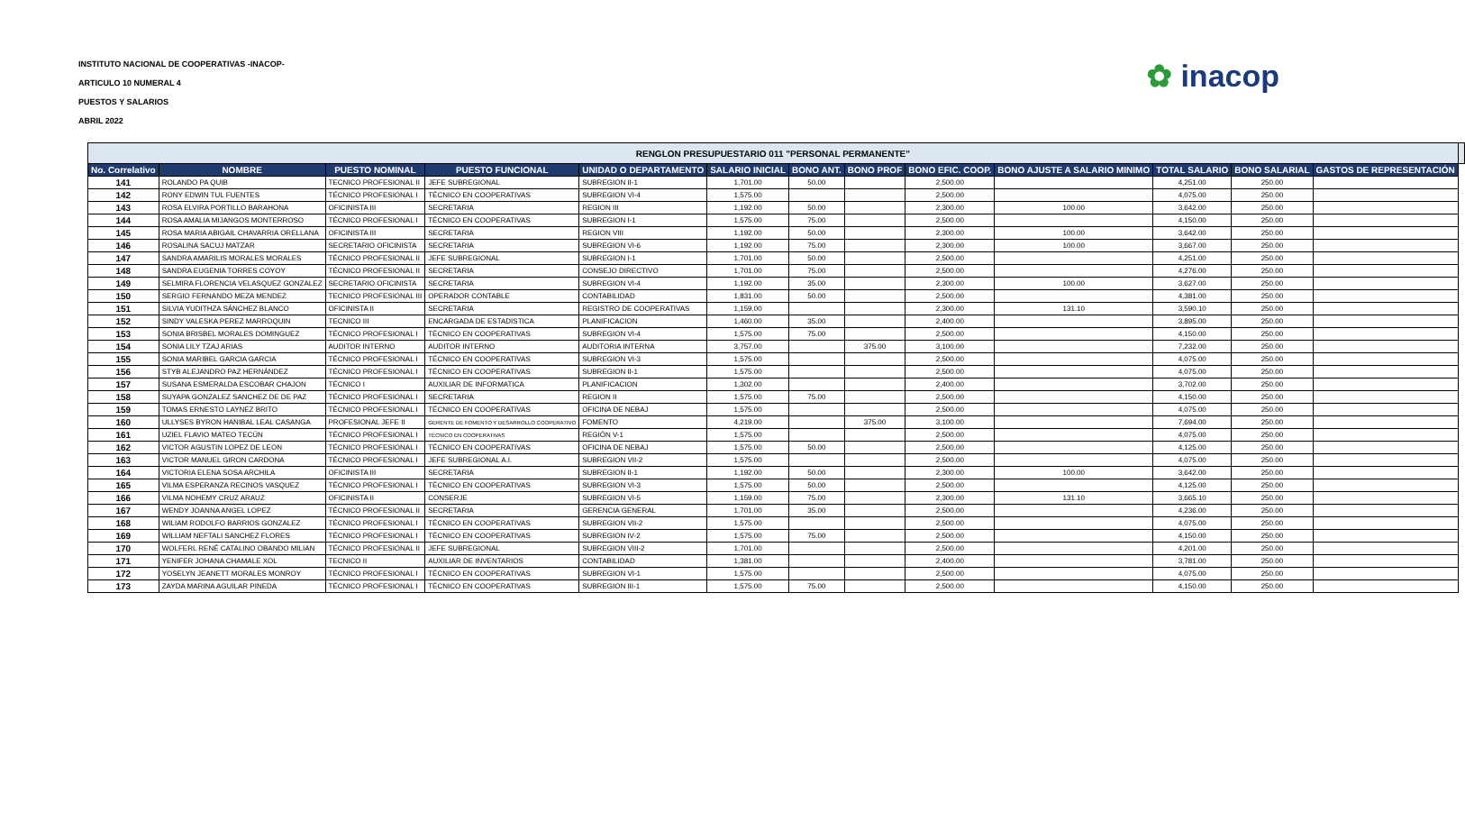INSTITUTO NACIONAL DE COOPERATIVAS -INACOP-
ARTICULO 10 NUMERAL 4
PUESTOS Y SALARIOS
ABRIL 2022
✿ inacop
| RENGLON PRESUPUESTARIO 011 "PERSONAL PERMANENTE" | | | | | | | | | | | | | |
| No. Correlativo | NOMBRE | PUESTO NOMINAL | PUESTO FUNCIONAL | UNIDAD O DEPARTAMENTO | SALARIO INICIAL | BONO ANT. | BONO PROF | BONO EFIC. COOP. | BONO AJUSTE A SALARIO MINIMO | TOTAL SALARIO | BONO SALARIAL | GASTOS DE REPRESENTACIÓN | |
| 141 | ROLANDO PA QUIB | TECNICO PROFESIONAL II | JEFE SUBREGIONAL | SUBREGION II-1 | 1,701.00 | 50.00 | | 2,500.00 | | 4,251.00 | 250.00 | | |
| 142 | RONY EDWIN TUL FUENTES | TÉCNICO PROFESIONAL I | TÉCNICO EN COOPERATIVAS | SUBREGION VI-4 | 1,575.00 | | | 2,500.00 | | 4,075.00 | 250.00 | | |
| 143 | ROSA ELVIRA PORTILLO BARAHONA | OFICINISTA III | SECRETARIA | REGION III | 1,192.00 | 50.00 | | 2,300.00 | 100.00 | 3,642.00 | 250.00 | | |
| 144 | ROSA AMALIA MIJANGOS MONTERROSO | TÉCNICO PROFESIONAL I | TÉCNICO EN COOPERATIVAS | SUBREGION I-1 | 1,575.00 | 75.00 | | 2,500.00 | | 4,150.00 | 250.00 | | |
| 145 | ROSA MARIA ABIGAIL CHAVARRIA ORELLANA | OFICINISTA III | SECRETARIA | REGION VIII | 1,192.00 | 50.00 | | 2,300.00 | 100.00 | 3,642.00 | 250.00 | | |
| 146 | ROSALINA SACUJ MATZAR | SECRETARIO OFICINISTA | SECRETARIA | SUBREGION VI-6 | 1,192.00 | 75.00 | | 2,300.00 | 100.00 | 3,667.00 | 250.00 | | |
| 147 | SANDRA AMARILIS MORALES MORALES | TÉCNICO PROFESIONAL II | JEFE SUBREGIONAL | SUBREGION I-1 | 1,701.00 | 50.00 | | 2,500.00 | | 4,251.00 | 250.00 | | |
| 148 | SANDRA EUGENIA TORRES COYOY | TÉCNICO PROFESIONAL II | SECRETARIA | CONSEJO DIRECTIVO | 1,701.00 | 75.00 | | 2,500.00 | | 4,276.00 | 250.00 | | |
| 149 | SELMIRA FLORENCIA VELASQUEZ GONZALEZ | SECRETARIO OFICINISTA | SECRETARIA | SUBREGION VI-4 | 1,192.00 | 35.00 | | 2,300.00 | 100.00 | 3,627.00 | 250.00 | | |
| 150 | SERGIO FERNANDO MEZA MENDEZ | TECNICO PROFESIONAL III | OPERADOR CONTABLE | CONTABILIDAD | 1,831.00 | 50.00 | | 2,500.00 | | 4,381.00 | 250.00 | | |
| 151 | SILVIA YUDITHZA SÁNCHEZ BLANCO | OFICINISTA II | SECRETARIA | REGISTRO DE COOPERATIVAS | 1,159.00 | | | 2,300.00 | 131.10 | 3,590.10 | 250.00 | | |
| 152 | SINDY VALESKA PEREZ MARROQUIN | TECNICO III | ENCARGADA DE ESTADISTICA | PLANIFICACION | 1,460.00 | 35.00 | | 2,400.00 | | 3,895.00 | 250.00 | | |
| 153 | SONIA BRISBEL MORALES DOMINGUEZ | TÉCNICO PROFESIONAL I | TÉCNICO EN COOPERATIVAS | SUBREGION VI-4 | 1,575.00 | 75.00 | | 2,500.00 | | 4,150.00 | 250.00 | | |
| 154 | SONIA LILY TZAJ ARIAS | AUDITOR INTERNO | AUDITOR INTERNO | AUDITORIA INTERNA | 3,757.00 | | 375.00 | 3,100.00 | | 7,232.00 | 250.00 | | |
| 155 | SONIA MARIBEL GARCIA GARCIA | TÉCNICO PROFESIONAL I | TÉCNICO EN COOPERATIVAS | SUBREGION VI-3 | 1,575.00 | | | 2,500.00 | | 4,075.00 | 250.00 | | |
| 156 | STYB ALEJANDRO PAZ HERNÁNDEZ | TÉCNICO PROFESIONAL I | TÉCNICO EN COOPERATIVAS | SUBREGION II-1 | 1,575.00 | | | 2,500.00 | | 4,075.00 | 250.00 | | |
| 157 | SUSANA ESMERALDA ESCOBAR CHAJON | TÉCNICO I | AUXILIAR DE INFORMATICA | PLANIFICACION | 1,302.00 | | | 2,400.00 | | 3,702.00 | 250.00 | | |
| 158 | SUYAPA GONZALEZ SANCHEZ DE DE PAZ | TÉCNICO PROFESIONAL I | SECRETARIA | REGION II | 1,575.00 | 75.00 | | 2,500.00 | | 4,150.00 | 250.00 | | |
| 159 | TOMAS ERNESTO LAYNEZ BRITO | TÉCNICO PROFESIONAL I | TÉCNICO EN COOPERATIVAS | OFICINA DE NEBAJ | 1,575.00 | | | 2,500.00 | | 4,075.00 | 250.00 | | |
| 160 | ULLYSES BYRON HANIBAL LEAL CASANGA | PROFESIONAL JEFE II | GERENTE DE FOMENTO Y DESARROLLO COOPERATIVO | FOMENTO | 4,219.00 | | 375.00 | 3,100.00 | | 7,694.00 | 250.00 | | |
| 161 | UZIEL FLAVIO MATEO TECÚN | TÉCNICO PROFESIONAL I | TÉCNICO EN COOPERATIVAS | REGIÓN V-1 | 1,575.00 | | | 2,500.00 | | 4,075.00 | 250.00 | | |
| 162 | VICTOR AGUSTIN LOPEZ DE LEON | TÉCNICO PROFESIONAL I | TÉCNICO EN COOPERATIVAS | OFICINA DE NEBAJ | 1,575.00 | 50.00 | | 2,500.00 | | 4,125.00 | 250.00 | | |
| 163 | VICTOR MANUEL GIRON CARDONA | TÉCNICO PROFESIONAL I | JEFE SUBREGIONAL A.I. | SUBREGION VII-2 | 1,575.00 | | | 2,500.00 | | 4,075.00 | 250.00 | | |
| 164 | VICTORIA ELENA SOSA ARCHILA | OFICINISTA III | SECRETARIA | SUBREGION II-1 | 1,192.00 | 50.00 | | 2,300.00 | 100.00 | 3,642.00 | 250.00 | | |
| 165 | VILMA ESPERANZA RECINOS VASQUEZ | TÉCNICO PROFESIONAL I | TÉCNICO EN COOPERATIVAS | SUBREGION VI-3 | 1,575.00 | 50.00 | | 2,500.00 | | 4,125.00 | 250.00 | | |
| 166 | VILMA NOHEMY CRUZ ARAUZ | OFICINISTA II | CONSERJE | SUBREGION VI-5 | 1,159.00 | 75.00 | | 2,300.00 | 131.10 | 3,665.10 | 250.00 | | |
| 167 | WENDY JOANNA ANGEL LOPEZ | TÉCNICO PROFESIONAL II | SECRETARIA | GERENCIA GENERAL | 1,701.00 | 35.00 | | 2,500.00 | | 4,236.00 | 250.00 | | |
| 168 | WILIAM RODOLFO BARRIOS GONZALEZ | TÉCNICO PROFESIONAL I | TÉCNICO EN COOPERATIVAS | SUBREGION VII-2 | 1,575.00 | | | 2,500.00 | | 4,075.00 | 250.00 | | |
| 169 | WILLIAM NEFTALI SANCHEZ FLORES | TÉCNICO PROFESIONAL I | TÉCNICO EN COOPERATIVAS | SUBREGION IV-2 | 1,575.00 | 75.00 | | 2,500.00 | | 4,150.00 | 250.00 | | |
| 170 | WOLFERL RENÉ CATALINO OBANDO MILIAN | TÉCNICO PROFESIONAL II | JEFE SUBREGIONAL | SUBREGION VIII-2 | 1,701.00 | | | 2,500.00 | | 4,201.00 | 250.00 | | |
| 171 | YENIFER JOHANA CHAMALE XOL | TECNICO II | AUXILIAR DE INVENTARIOS | CONTABILIDAD | 1,381.00 | | | 2,400.00 | | 3,781.00 | 250.00 | | |
| 172 | YOSELYN JEANETT MORALES MONROY | TÉCNICO PROFESIONAL I | TÉCNICO EN COOPERATIVAS | SUBREGION VI-1 | 1,575.00 | | | 2,500.00 | | 4,075.00 | 250.00 | | |
| 173 | ZAYDA MARINA AGUILAR PINEDA | TÉCNICO PROFESIONAL I | TÉCNICO EN COOPERATIVAS | SUBREGION III-1 | 1,575.00 | 75.00 | | 2,500.00 | | 4,150.00 | 250.00 | | |